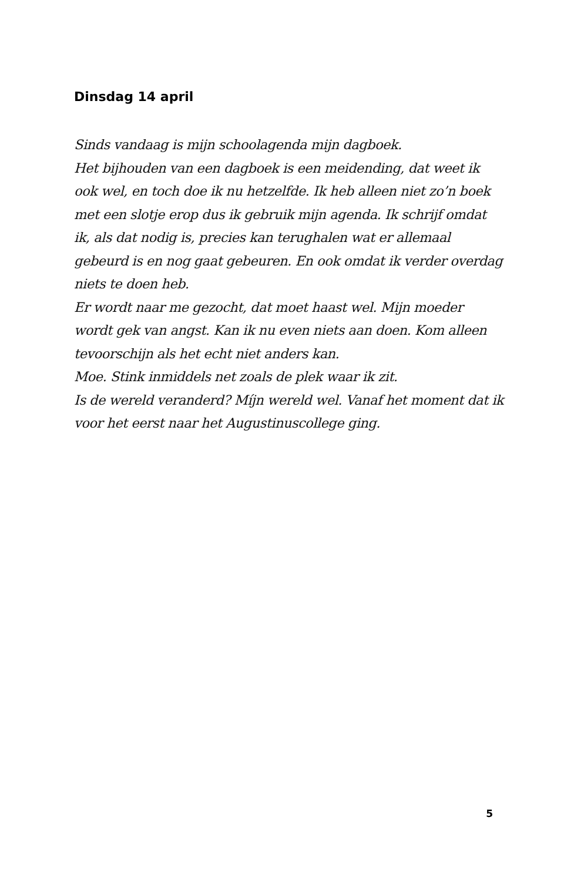Dinsdag 14 april
Sinds vandaag is mijn schoolagenda mijn dagboek.
Het bijhouden van een dagboek is een meidending, dat weet ik ook wel, en toch doe ik nu hetzelfde. Ik heb alleen niet zo’n boek met een slotje erop dus ik gebruik mijn agenda. Ik schrijf omdat ik, als dat nodig is, precies kan terughalen wat er allemaal gebeurd is en nog gaat gebeuren. En ook omdat ik verder overdag niets te doen heb.
Er wordt naar me gezocht, dat moet haast wel. Mijn moeder wordt gek van angst. Kan ik nu even niets aan doen. Kom alleen tevoorschijn als het echt niet anders kan.
Moe. Stink inmiddels net zoals de plek waar ik zit.
Is de wereld veranderd? Míjn wereld wel. Vanaf het moment dat ik voor het eerst naar het Augustinuscollege ging.
5